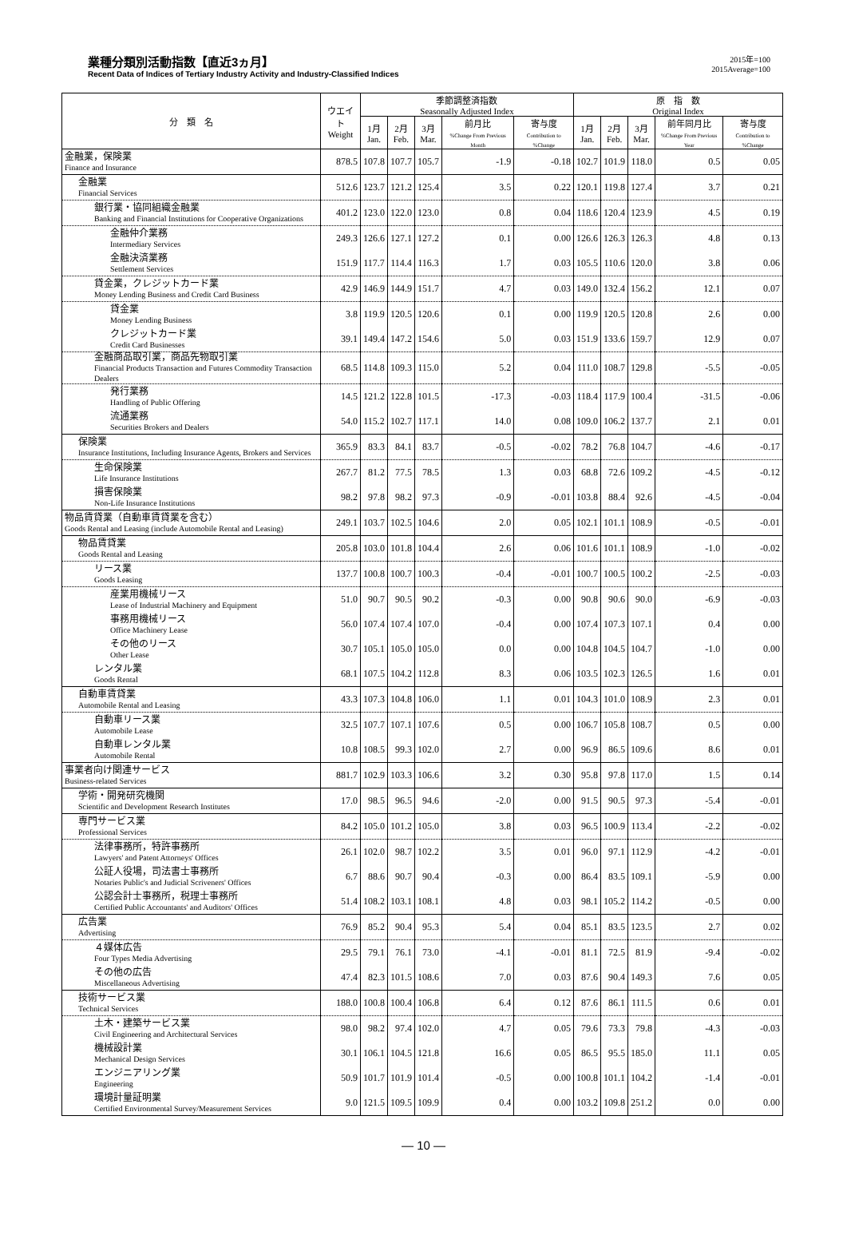業種分類別活動指数【直近3ヵ月】
Recent Data of Indices of Tertiary Industry Activity and Industry-Classified Indices
2015年=100
2015Average=100
| 分 類 名 | ウエイト Weight | 季節調整済指数 Seasonally Adjusted Index | | | | | 原 指 数 Original Index | | | | |
| --- | --- | --- | --- | --- | --- | --- | --- | --- | --- | --- | --- |
| | | 1月 Jan. | 2月 Feb. | 3月 Mar. | 前月比 %Change From Previous Month | 寄与度 Contribution to %Change | 1月 Jan. | 2月 Feb. | 3月 Mar. | 前年同月比 %Change From Previous Year | 寄与度 Contribution to %Change |
| 金融業，保険業 Finance and Insurance | 878.5 | 107.8 | 107.7 | 105.7 | -1.9 | -0.18 | 102.7 | 101.9 | 118.0 | 0.5 | 0.05 |
| 金融業 Financial Services | 512.6 | 123.7 | 121.2 | 125.4 | 3.5 | 0.22 | 120.1 | 119.8 | 127.4 | 3.7 | 0.21 |
| 銀行業・協同組織金融業 Banking and Financial Institutions for Cooperative Organizations | 401.2 | 123.0 | 122.0 | 123.0 | 0.8 | 0.04 | 118.6 | 120.4 | 123.9 | 4.5 | 0.19 |
| 金融仲介業務 Intermediary Services | 249.3 | 126.6 | 127.1 | 127.2 | 0.1 | 0.00 | 126.6 | 126.3 | 126.3 | 4.8 | 0.13 |
| 金融決済業務 Settlement Services | 151.9 | 117.7 | 114.4 | 116.3 | 1.7 | 0.03 | 105.5 | 110.6 | 120.0 | 3.8 | 0.06 |
| 貸金業，クレジットカード業 Money Lending Business and Credit Card Business | 42.9 | 146.9 | 144.9 | 151.7 | 4.7 | 0.03 | 149.0 | 132.4 | 156.2 | 12.1 | 0.07 |
| 貸金業 Money Lending Business | 3.8 | 119.9 | 120.5 | 120.6 | 0.1 | 0.00 | 119.9 | 120.5 | 120.8 | 2.6 | 0.00 |
| クレジットカード業 Credit Card Businesses | 39.1 | 149.4 | 147.2 | 154.6 | 5.0 | 0.03 | 151.9 | 133.6 | 159.7 | 12.9 | 0.07 |
| 金融商品取引業，商品先物取引業 Financial Products Transaction and Futures Commodity Transaction Dealers | 68.5 | 114.8 | 109.3 | 115.0 | 5.2 | 0.04 | 111.0 | 108.7 | 129.8 | -5.5 | -0.05 |
| 発行業務 Handling of Public Offering | 14.5 | 121.2 | 122.8 | 101.5 | -17.3 | -0.03 | 118.4 | 117.9 | 100.4 | -31.5 | -0.06 |
| 流通業務 Securities Brokers and Dealers | 54.0 | 115.2 | 102.7 | 117.1 | 14.0 | 0.08 | 109.0 | 106.2 | 137.7 | 2.1 | 0.01 |
| 保険業 Insurance Institutions, Including Insurance Agents, Brokers and Services | 365.9 | 83.3 | 84.1 | 83.7 | -0.5 | -0.02 | 78.2 | 76.8 | 104.7 | -4.6 | -0.17 |
| 生命保険業 Life Insurance Institutions | 267.7 | 81.2 | 77.5 | 78.5 | 1.3 | 0.03 | 68.8 | 72.6 | 109.2 | -4.5 | -0.12 |
| 損害保険業 Non-Life Insurance Institutions | 98.2 | 97.8 | 98.2 | 97.3 | -0.9 | -0.01 | 103.8 | 88.4 | 92.6 | -4.5 | -0.04 |
| 物品賃貸業（自動車賃貸業を含む） Goods Rental and Leasing (include Automobile Rental and Leasing) | 249.1 | 103.7 | 102.5 | 104.6 | 2.0 | 0.05 | 102.1 | 101.1 | 108.9 | -0.5 | -0.01 |
| 物品賃貸業 Goods Rental and Leasing | 205.8 | 103.0 | 101.8 | 104.4 | 2.6 | 0.06 | 101.6 | 101.1 | 108.9 | -1.0 | -0.02 |
| リース業 Goods Leasing | 137.7 | 100.8 | 100.7 | 100.3 | -0.4 | -0.01 | 100.7 | 100.5 | 100.2 | -2.5 | -0.03 |
| 産業用機械リース Lease of Industrial Machinery and Equipment | 51.0 | 90.7 | 90.5 | 90.2 | -0.3 | 0.00 | 90.8 | 90.6 | 90.0 | -6.9 | -0.03 |
| 事務用機械リース Office Machinery Lease | 56.0 | 107.4 | 107.4 | 107.0 | -0.4 | 0.00 | 107.4 | 107.3 | 107.1 | 0.4 | 0.00 |
| その他のリース Other Lease | 30.7 | 105.1 | 105.0 | 105.0 | 0.0 | 0.00 | 104.8 | 104.5 | 104.7 | -1.0 | 0.00 |
| レンタル業 Goods Rental | 68.1 | 107.5 | 104.2 | 112.8 | 8.3 | 0.06 | 103.5 | 102.3 | 126.5 | 1.6 | 0.01 |
| 自動車賃貸業 Automobile Rental and Leasing | 43.3 | 107.3 | 104.8 | 106.0 | 1.1 | 0.01 | 104.3 | 101.0 | 108.9 | 2.3 | 0.01 |
| 自動車リース業 Automobile Lease | 32.5 | 107.7 | 107.1 | 107.6 | 0.5 | 0.00 | 106.7 | 105.8 | 108.7 | 0.5 | 0.00 |
| 自動車レンタル業 Automobile Rental | 10.8 | 108.5 | 99.3 | 102.0 | 2.7 | 0.00 | 96.9 | 86.5 | 109.6 | 8.6 | 0.01 |
| 事業者向け関連サービス Business-related Services | 881.7 | 102.9 | 103.3 | 106.6 | 3.2 | 0.30 | 95.8 | 97.8 | 117.0 | 1.5 | 0.14 |
| 学術・開発研究機関 Scientific and Development Research Institutes | 17.0 | 98.5 | 96.5 | 94.6 | -2.0 | 0.00 | 91.5 | 90.5 | 97.3 | -5.4 | -0.01 |
| 専門サービス業 Professional Services | 84.2 | 105.0 | 101.2 | 105.0 | 3.8 | 0.03 | 96.5 | 100.9 | 113.4 | -2.2 | -0.02 |
| 法律事務所，特許事務所 Lawyers' and Patent Attorneys' Offices | 26.1 | 102.0 | 98.7 | 102.2 | 3.5 | 0.01 | 96.0 | 97.1 | 112.9 | -4.2 | -0.01 |
| 公証人役場，司法書士事務所 Notaries Public's and Judicial Scriveners' Offices | 6.7 | 88.6 | 90.7 | 90.4 | -0.3 | 0.00 | 86.4 | 83.5 | 109.1 | -5.9 | 0.00 |
| 公認会計士事務所，税理士事務所 Certified Public Accountants' and Auditors' Offices | 51.4 | 108.2 | 103.1 | 108.1 | 4.8 | 0.03 | 98.1 | 105.2 | 114.2 | -0.5 | 0.00 |
| 広告業 Advertising | 76.9 | 85.2 | 90.4 | 95.3 | 5.4 | 0.04 | 85.1 | 83.5 | 123.5 | 2.7 | 0.02 |
| ４媒体広告 Four Types Media Advertising | 29.5 | 79.1 | 76.1 | 73.0 | -4.1 | -0.01 | 81.1 | 72.5 | 81.9 | -9.4 | -0.02 |
| その他の広告 Miscellaneous Advertising | 47.4 | 82.3 | 101.5 | 108.6 | 7.0 | 0.03 | 87.6 | 90.4 | 149.3 | 7.6 | 0.05 |
| 技術サービス業 Technical Services | 188.0 | 100.8 | 100.4 | 106.8 | 6.4 | 0.12 | 87.6 | 86.1 | 111.5 | 0.6 | 0.01 |
| 土木・建築サービス業 Civil Engineering and Architectural Services | 98.0 | 98.2 | 97.4 | 102.0 | 4.7 | 0.05 | 79.6 | 73.3 | 79.8 | -4.3 | -0.03 |
| 機械設計業 Mechanical Design Services | 30.1 | 106.1 | 104.5 | 121.8 | 16.6 | 0.05 | 86.5 | 95.5 | 185.0 | 11.1 | 0.05 |
| エンジニアリング業 Engineering | 50.9 | 101.7 | 101.9 | 101.4 | -0.5 | 0.00 | 100.8 | 101.1 | 104.2 | -1.4 | -0.01 |
| 環境計量証明業 Certified Environmental Survey/Measurement Services | 9.0 | 121.5 | 109.5 | 109.9 | 0.4 | 0.00 | 103.2 | 109.8 | 251.2 | 0.0 | 0.00 |
― 10 ―